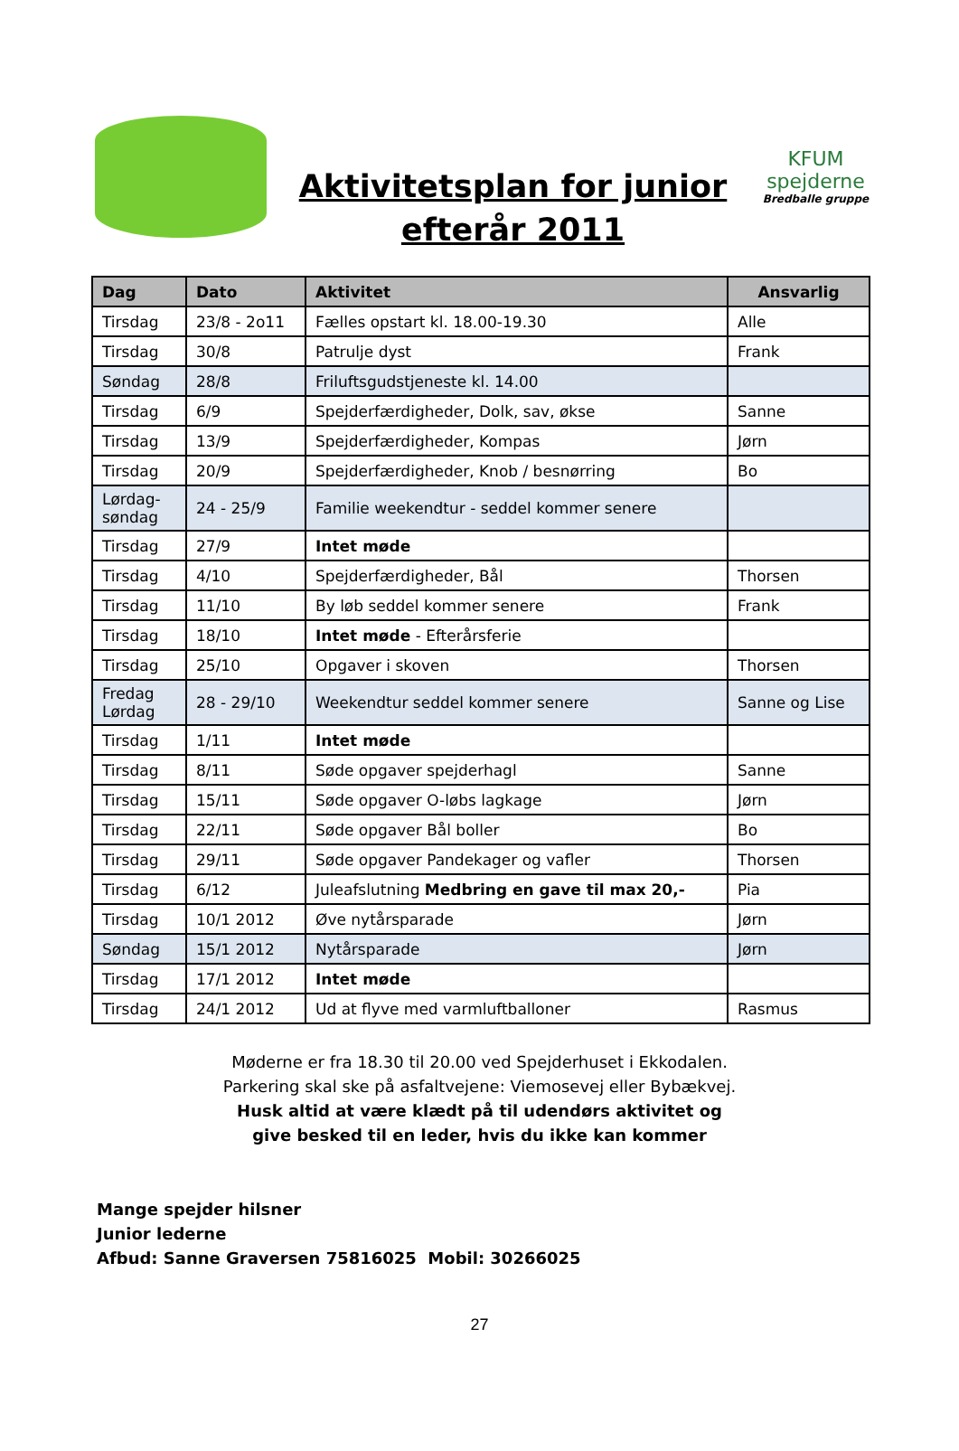Aktivitetsplan for junior efterår 2011
KFUM spejderne
Bredballe gruppe
| Dag | Dato | Aktivitet | Ansvarlig |
| --- | --- | --- | --- |
| Tirsdag | 23/8 - 2o11 | Fælles opstart kl. 18.00-19.30 | Alle |
| Tirsdag | 30/8 | Patrulje dyst | Frank |
| Søndag | 28/8 | Friluftsgudstjeneste kl. 14.00 | |
| Tirsdag | 6/9 | Spejderfærdigheder, Dolk, sav, økse | Sanne |
| Tirsdag | 13/9 | Spejderfærdigheder, Kompas | Jørn |
| Tirsdag | 20/9 | Spejderfærdigheder, Knob / besnørring | Bo |
| Lørdag- søndag | 24 - 25/9 | Familie weekendtur - seddel kommer senere | |
| Tirsdag | 27/9 | Intet møde | |
| Tirsdag | 4/10 | Spejderfærdigheder, Bål | Thorsen |
| Tirsdag | 11/10 | By løb seddel kommer senere | Frank |
| Tirsdag | 18/10 | Intet møde - Efterårsferie | |
| Tirsdag | 25/10 | Opgaver i skoven | Thorsen |
| Fredag Lørdag | 28 - 29/10 | Weekendtur seddel kommer senere | Sanne og Lise |
| Tirsdag | 1/11 | Intet møde | |
| Tirsdag | 8/11 | Søde opgaver spejderhagl | Sanne |
| Tirsdag | 15/11 | Søde opgaver O-løbs lagkage | Jørn |
| Tirsdag | 22/11 | Søde opgaver Bål boller | Bo |
| Tirsdag | 29/11 | Søde opgaver Pandekager og vafler | Thorsen |
| Tirsdag | 6/12 | Juleafslutning Medbring en gave til max 20,- | Pia |
| Tirsdag | 10/1 2012 | Øve nytårsparade | Jørn |
| Søndag | 15/1 2012 | Nytårsparade | Jørn |
| Tirsdag | 17/1 2012 | Intet møde | |
| Tirsdag | 24/1 2012 | Ud at flyve med varmluftballoner | Rasmus |
Møderne er fra 18.30 til 20.00 ved Spejderhuset i Ekkodalen.
Parkering skal ske på asfaltvejene: Viemosevej eller Bybækvej.
Husk altid at være klædt på til udendørs aktivitet og
give besked til en leder, hvis du ikke kan kommer
Mange spejder hilsner
Junior lederne
Afbud: Sanne Graversen 75816025 Mobil: 30266025
27